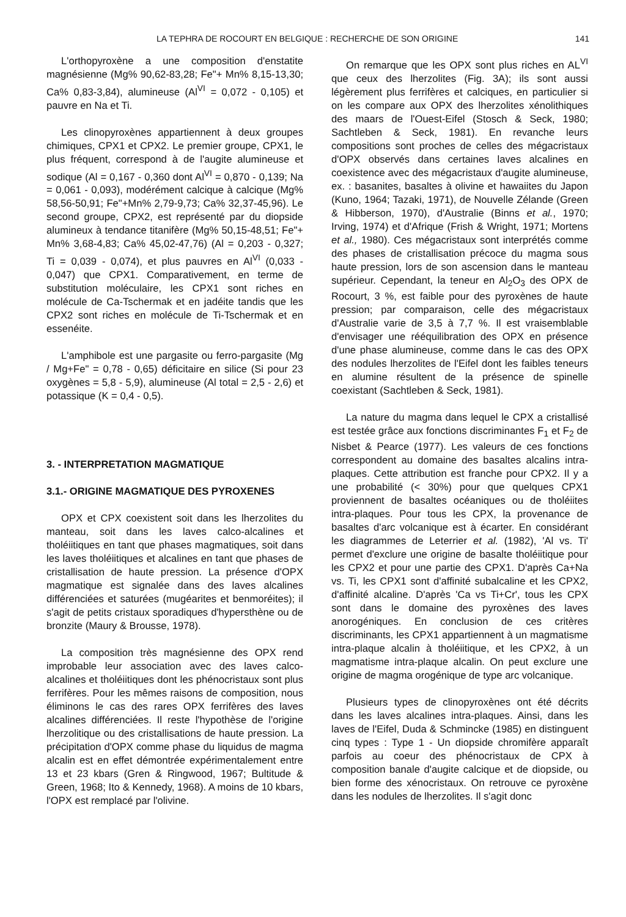LA TEPHRA DE ROCOURT EN BELGIQUE : RECHERCHE DE SON ORIGINE 141
L'orthopyroxène a une composition d'enstatite magnésienne (Mg% 90,62-83,28; Fe"+ Mn% 8,15-13,30; Ca% 0,83-3,84), alumineuse (Al<sup>VI</sup> = 0,072 - 0,105) et pauvre en Na et Ti.
Les clinopyroxènes appartiennent à deux groupes chimiques, CPX1 et CPX2. Le premier groupe, CPX1, le plus fréquent, correspond à de l'augite alumineuse et sodique (Al = 0,167 - 0,360 dont Al<sup>VI</sup> = 0,870 - 0,139; Na = 0,061 - 0,093), modérément calcique à calcique (Mg% 58,56-50,91; Fe"+Mn% 2,79-9,73; Ca% 32,37-45,96). Le second groupe, CPX2, est représenté par du diopside alumineux à tendance titanifère (Mg% 50,15-48,51; Fe"+ Mn% 3,68-4,83; Ca% 45,02-47,76) (Al = 0,203 - 0,327; Ti = 0,039 - 0,074), et plus pauvres en Al<sup>VI</sup> (0,033 - 0,047) que CPX1. Comparativement, en terme de substitution moléculaire, les CPX1 sont riches en molécule de Ca-Tschermak et en jadéite tandis que les CPX2 sont riches en molécule de Ti-Tschermak et en essenéite.
L'amphibole est une pargasite ou ferro-pargasite (Mg / Mg+Fe" = 0,78 - 0,65) déficitaire en silice (Si pour 23 oxygènes = 5,8 - 5,9), alumineuse (Al total = 2,5 - 2,6) et potassique (K = 0,4 - 0,5).
3. - INTERPRETATION MAGMATIQUE
3.1.- ORIGINE MAGMATIQUE DES PYROXENES
OPX et CPX coexistent soit dans les lherzolites du manteau, soit dans les laves calco-alcalines et tholéiitiques en tant que phases magmatiques, soit dans les laves tholéiitiques et alcalines en tant que phases de cristallisation de haute pression. La présence d'OPX magmatique est signalée dans des laves alcalines différenciées et saturées (mugéarites et benmoréites); il s'agit de petits cristaux sporadiques d'hypersthène ou de bronzite (Maury & Brousse, 1978).
La composition très magnésienne des OPX rend improbable leur association avec des laves calco-alcalines et tholéiitiques dont les phénocristaux sont plus ferrifères. Pour les mêmes raisons de composition, nous éliminons le cas des rares OPX ferrifères des laves alcalines différenciées. Il reste l'hypothèse de l'origine lherzolitique ou des cristallisations de haute pression. La précipitation d'OPX comme phase du liquidus de magma alcalin est en effet démontrée expérimentalement entre 13 et 23 kbars (Gren & Ringwood, 1967; Bultitude & Green, 1968; Ito & Kennedy, 1968). A moins de 10 kbars, l'OPX est remplacé par l'olivine.
On remarque que les OPX sont plus riches en AL<sup>VI</sup> que ceux des lherzolites (Fig. 3A); ils sont aussi légèrement plus ferrifères et calciques, en particulier si on les compare aux OPX des lherzolites xénolithiques des maars de l'Ouest-Eifel (Stosch & Seck, 1980; Sachtleben & Seck, 1981). En revanche leurs compositions sont proches de celles des mégacristaux d'OPX observés dans certaines laves alcalines en coexistence avec des mégacristaux d'augite alumineuse, ex. : basanites, basaltes à olivine et hawaiites du Japon (Kuno, 1964; Tazaki, 1971), de Nouvelle Zélande (Green & Hibberson, 1970), d'Australie (Binns et al., 1970; Irving, 1974) et d'Afrique (Frish & Wright, 1971; Mortens et al., 1980). Ces mégacristaux sont interprétés comme des phases de cristallisation précoce du magma sous haute pression, lors de son ascension dans le manteau supérieur. Cependant, la teneur en Al<sub>2</sub>O<sub>3</sub> des OPX de Rocourt, 3 %, est faible pour des pyroxènes de haute pression; par comparaison, celle des mégacristaux d'Australie varie de 3,5 à 7,7 %. Il est vraisemblable d'envisager une rééquilibration des OPX en présence d'une phase alumineuse, comme dans le cas des OPX des nodules lherzolites de l'Eifel dont les faibles teneurs en alumine résultent de la présence de spinelle coexistant (Sachtleben & Seck, 1981).
La nature du magma dans lequel le CPX a cristallisé est testée grâce aux fonctions discriminantes F<sub>1</sub> et F<sub>2</sub> de Nisbet & Pearce (1977). Les valeurs de ces fonctions correspondent au domaine des basaltes alcalins intra-plaques. Cette attribution est franche pour CPX2. Il y a une probabilité (< 30%) pour que quelques CPX1 proviennent de basaltes océaniques ou de tholéiites intra-plaques. Pour tous les CPX, la provenance de basaltes d'arc volcanique est à écarter. En considérant les diagrammes de Leterrier et al. (1982), 'Al vs. Ti' permet d'exclure une origine de basalte tholéiitique pour les CPX2 et pour une partie des CPX1. D'après Ca+Na vs. Ti, les CPX1 sont d'affinité subalcaline et les CPX2, d'affinité alcaline. D'après 'Ca vs Ti+Cr', tous les CPX sont dans le domaine des pyroxènes des laves anorogéniques. En conclusion de ces critères discriminants, les CPX1 appartiennent à un magmatisme intra-plaque alcalin à tholéiitique, et les CPX2, à un magmatisme intra-plaque alcalin. On peut exclure une origine de magma orogénique de type arc volcanique.
Plusieurs types de clinopyroxènes ont été décrits dans les laves alcalines intra-plaques. Ainsi, dans les laves de l'Eifel, Duda & Schmincke (1985) en distinguent cinq types : Type 1 - Un diopside chromifère apparaît parfois au coeur des phénocristaux de CPX à composition banale d'augite calcique et de diopside, ou bien forme des xénocristaux. On retrouve ce pyroxène dans les nodules de lherzolites. Il s'agit donc